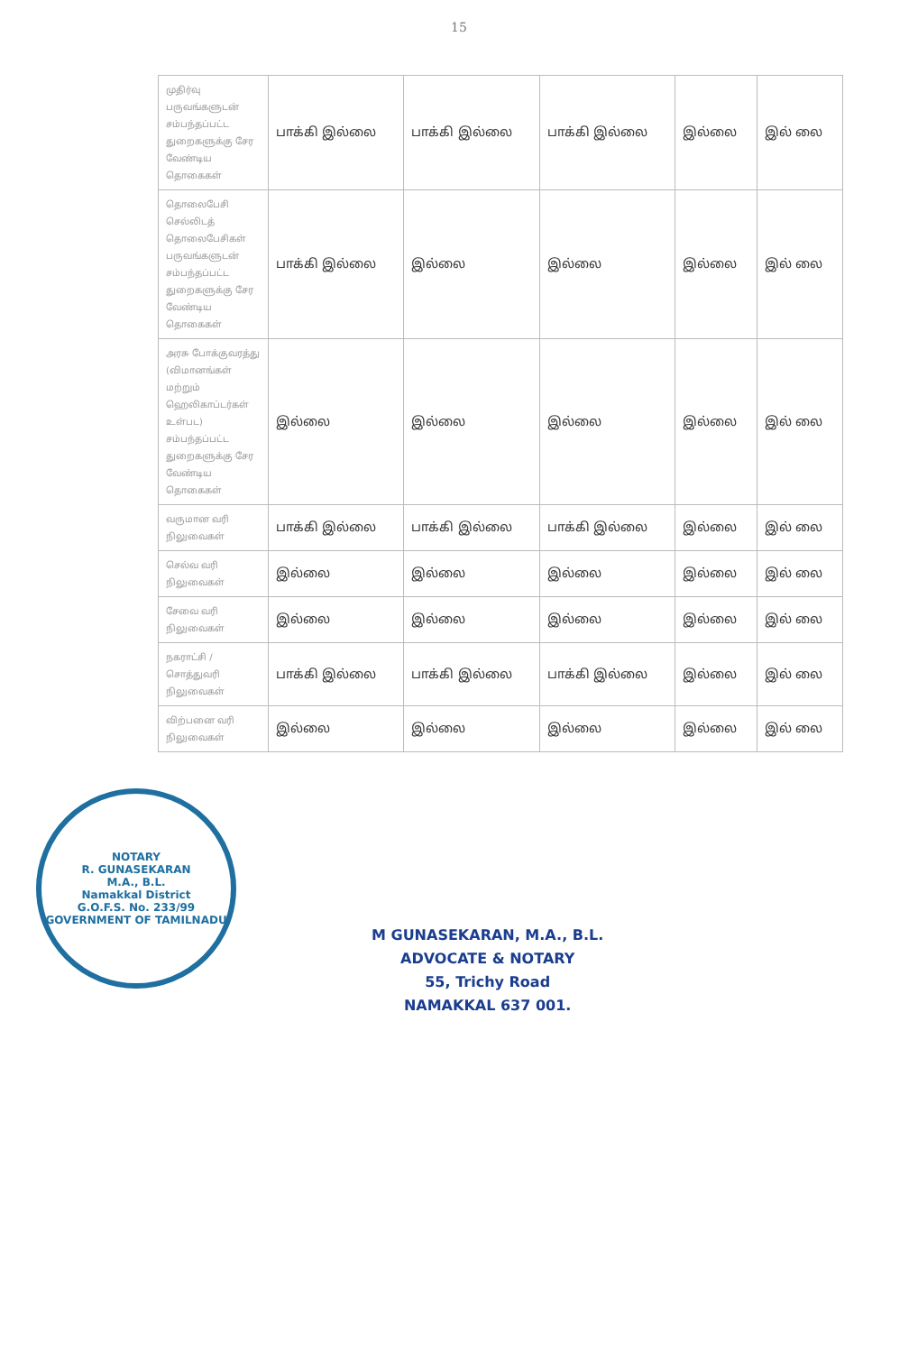15
| முதிர்வு பருவங்களுடன் சம்பந்தப்பட்ட துறைகளுக்கு சேர வேண்டிய தொகைகள் | பாக்கி இல்லை | பாக்கி இல்லை | பாக்கி இல்லை | இல்லை | இல் லை |
| தொலைபேசி செல்லிடத் தொலைபேசிகள் பருவங்களுடன் சம்பந்தப்பட்ட துறைகளுக்கு சேர வேண்டிய தொகைகள் | பாக்கி இல்லை | இல்லை | இல்லை | இல்லை | இல் லை |
| அரசு போக்குவரத்து (விமானங்கள் மற்றும் ஹெலிகாப்டர்கள் உள்பட) சம்பந்தப்பட்ட துறைகளுக்கு சேர வேண்டிய தொகைகள் | இல்லை | இல்லை | இல்லை | இல்லை | இல் லை |
| வருமான வரி நிலுவைகள் | பாக்கி இல்லை | பாக்கி இல்லை | பாக்கி இல்லை | இல்லை | இல் லை |
| செல்வ வரி நிலுவைகள் | இல்லை | இல்லை | இல்லை | இல்லை | இல் லை |
| சேவை வரி நிலுவைகள் | இல்லை | இல்லை | இல்லை | இல்லை | இல் லை |
| நகராட்சி / சொத்துவரி நிலுவைகள் | பாக்கி இல்லை | பாக்கி இல்லை | பாக்கி இல்லை | இல்லை | இல் லை |
| விற்பனை வரி நிலுவைகள் | இல்லை | இல்லை | இல்லை | இல்லை | இல் லை |
NOTARY
R. GUNASEKARAN
M.A., B.L.
Namakkal District
G.O.F.S. No. 233/99
GOVERNMENT OF TAMILNADU
M GUNASEKARAN, M.A., B.L.
ADVOCATE & NOTARY
55, Trichy Road
NAMAKKAL 637 001.